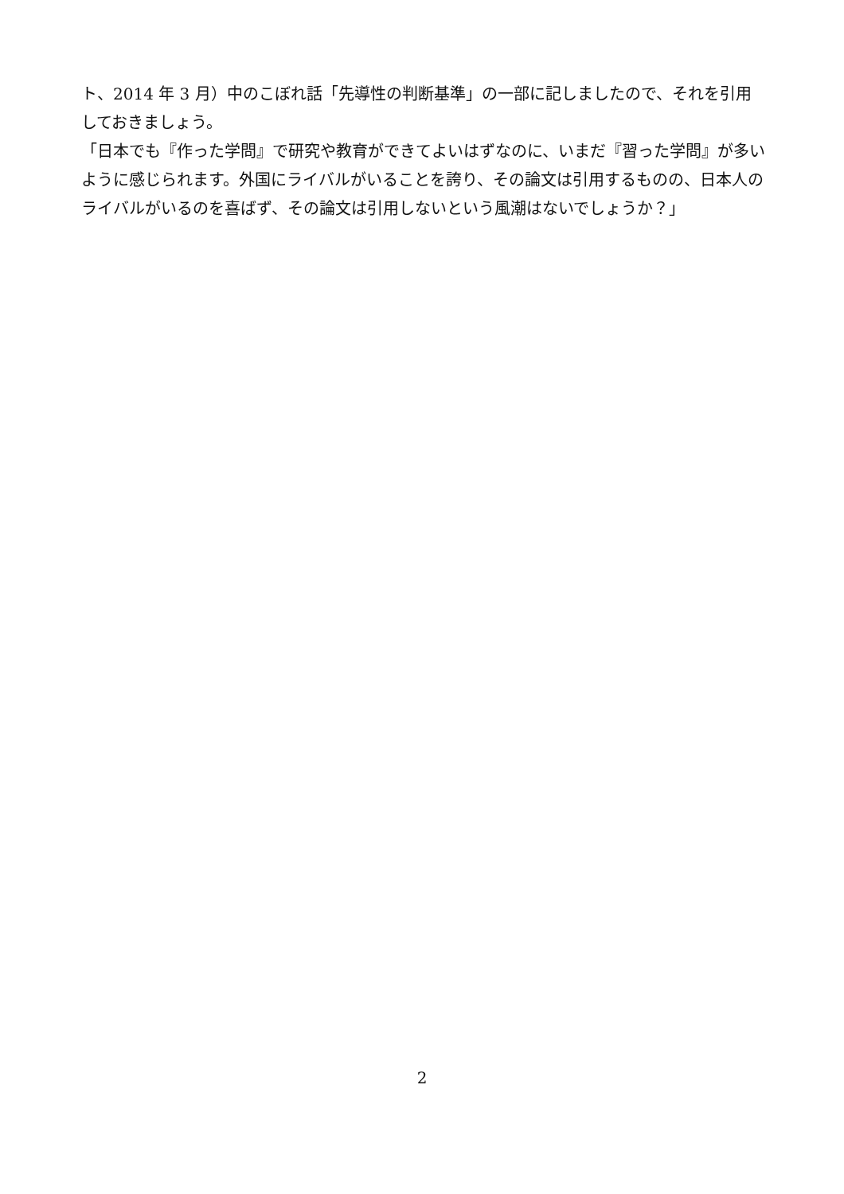ト、2014 年 3 月）中のこぼれ話「先導性の判断基準」の一部に記しましたので、それを引用しておきましょう。
「日本でも『作った学問』で研究や教育ができてよいはずなのに、いまだ『習った学問』が多いように感じられます。外国にライバルがいることを誇り、その論文は引用するものの、日本人のライバルがいるのを喜ばず、その論文は引用しないという風潮はないでしょうか？」
2